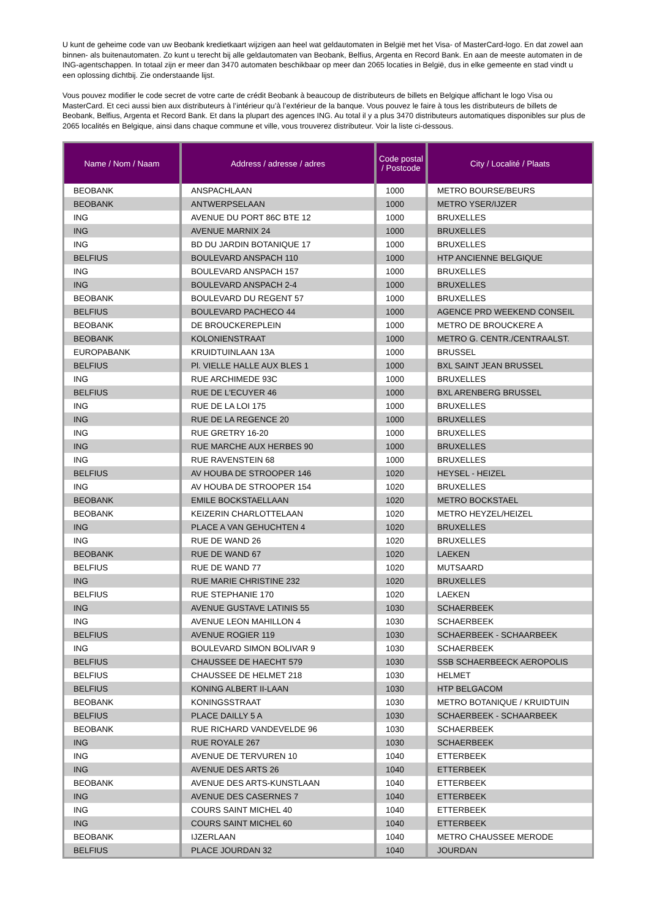U kunt de geheime code van uw Beobank kredietkaart wijzigen aan heel wat geldautomaten in België met het Visa- of MasterCard-logo. En dat zowel aan binnen- als buitenautomaten. Zo kunt u terecht bij alle geldautomaten van Beobank, Belfius, Argenta en Record Bank. En aan de meeste automaten in de ING-agentschappen. In totaal zijn er meer dan 3470 automaten beschikbaar op meer dan 2065 locaties in België, dus in elke gemeente en stad vindt u een oplossing dichtbij. Zie onderstaande lijst.
Vous pouvez modifier le code secret de votre carte de crédit Beobank à beaucoup de distributeurs de billets en Belgique affichant le logo Visa ou MasterCard. Et ceci aussi bien aux distributeurs à l’intérieur qu’à l’extérieur de la banque. Vous pouvez le faire à tous les distributeurs de billets de Beobank, Belfius, Argenta et Record Bank. Et dans la plupart des agences ING. Au total il y a plus 3470 distributeurs automatiques disponibles sur plus de 2065 localités en Belgique, ainsi dans chaque commune et ville, vous trouverez distributeur. Voir la liste ci-dessous.
| Name / Nom / Naam | Address / adresse / adres | Code postal / Postcode | City / Localité / Plaats |
| --- | --- | --- | --- |
| BEOBANK | ANSPACHLAAN | 1000 | METRO BOURSE/BEURS |
| BEOBANK | ANTWERPSELAAN | 1000 | METRO YSER/IJZER |
| ING | AVENUE DU PORT 86C BTE 12 | 1000 | BRUXELLES |
| ING | AVENUE MARNIX 24 | 1000 | BRUXELLES |
| ING | BD DU JARDIN BOTANIQUE 17 | 1000 | BRUXELLES |
| BELFIUS | BOULEVARD ANSPACH 110 | 1000 | HTP ANCIENNE BELGIQUE |
| ING | BOULEVARD ANSPACH 157 | 1000 | BRUXELLES |
| ING | BOULEVARD ANSPACH 2-4 | 1000 | BRUXELLES |
| BEOBANK | BOULEVARD DU REGENT 57 | 1000 | BRUXELLES |
| BELFIUS | BOULEVARD PACHECO 44 | 1000 | AGENCE PRD WEEKEND CONSEIL |
| BEOBANK | DE BROUCKEREPLEIN | 1000 | METRO DE BROUCKERE A |
| BEOBANK | KOLONIENSTRAAT | 1000 | METRO G. CENTR./CENTRAALST. |
| EUROPABANK | KRUIDTUINLAAN 13A | 1000 | BRUSSEL |
| BELFIUS | Pl. VIELLE HALLE AUX BLES 1 | 1000 | BXL SAINT JEAN BRUSSEL |
| ING | RUE ARCHIMEDE 93C | 1000 | BRUXELLES |
| BELFIUS | RUE DE L'ECUYER 46 | 1000 | BXL ARENBERG BRUSSEL |
| ING | RUE DE LA LOI 175 | 1000 | BRUXELLES |
| ING | RUE DE LA REGENCE 20 | 1000 | BRUXELLES |
| ING | RUE GRETRY 16-20 | 1000 | BRUXELLES |
| ING | RUE MARCHE AUX HERBES 90 | 1000 | BRUXELLES |
| ING | RUE RAVENSTEIN 68 | 1000 | BRUXELLES |
| BELFIUS | AV HOUBA DE STROOPER 146 | 1020 | HEYSEL - HEIZEL |
| ING | AV HOUBA DE STROOPER 154 | 1020 | BRUXELLES |
| BEOBANK | EMILE BOCKSTAELLAAN | 1020 | METRO BOCKSTAEL |
| BEOBANK | KEIZERIN CHARLOTTELAAN | 1020 | METRO HEYZEL/HEIZEL |
| ING | PLACE A VAN GEHUCHTEN 4 | 1020 | BRUXELLES |
| ING | RUE DE WAND 26 | 1020 | BRUXELLES |
| BEOBANK | RUE DE WAND 67 | 1020 | LAEKEN |
| BELFIUS | RUE DE WAND 77 | 1020 | MUTSAARD |
| ING | RUE MARIE CHRISTINE 232 | 1020 | BRUXELLES |
| BELFIUS | RUE STEPHANIE 170 | 1020 | LAEKEN |
| ING | AVENUE GUSTAVE LATINIS 55 | 1030 | SCHAERBEEK |
| ING | AVENUE LEON MAHILLON 4 | 1030 | SCHAERBEEK |
| BELFIUS | AVENUE ROGIER 119 | 1030 | SCHAERBEEK - SCHAARBEEK |
| ING | BOULEVARD SIMON BOLIVAR 9 | 1030 | SCHAERBEEK |
| BELFIUS | CHAUSSEE DE HAECHT 579 | 1030 | SSB SCHAERBEECK AEROPOLIS |
| BELFIUS | CHAUSSEE DE HELMET 218 | 1030 | HELMET |
| BELFIUS | KONING ALBERT II-LAAN | 1030 | HTP BELGACOM |
| BEOBANK | KONINGSSTRAAT | 1030 | METRO BOTANIQUE / KRUIDTUIN |
| BELFIUS | PLACE DAILLY 5 A | 1030 | SCHAERBEEK - SCHAARBEEK |
| BEOBANK | RUE RICHARD VANDEVELDE 96 | 1030 | SCHAERBEEK |
| ING | RUE ROYALE 267 | 1030 | SCHAERBEEK |
| ING | AVENUE DE TERVUREN 10 | 1040 | ETTERBEEK |
| ING | AVENUE DES ARTS 26 | 1040 | ETTERBEEK |
| BEOBANK | AVENUE DES ARTS-KUNSTLAAN | 1040 | ETTERBEEK |
| ING | AVENUE DES CASERNES 7 | 1040 | ETTERBEEK |
| ING | COURS SAINT MICHEL 40 | 1040 | ETTERBEEK |
| ING | COURS SAINT MICHEL 60 | 1040 | ETTERBEEK |
| BEOBANK | IJZERLAAN | 1040 | METRO CHAUSSEE MERODE |
| BELFIUS | PLACE JOURDAN 32 | 1040 | JOURDAN |